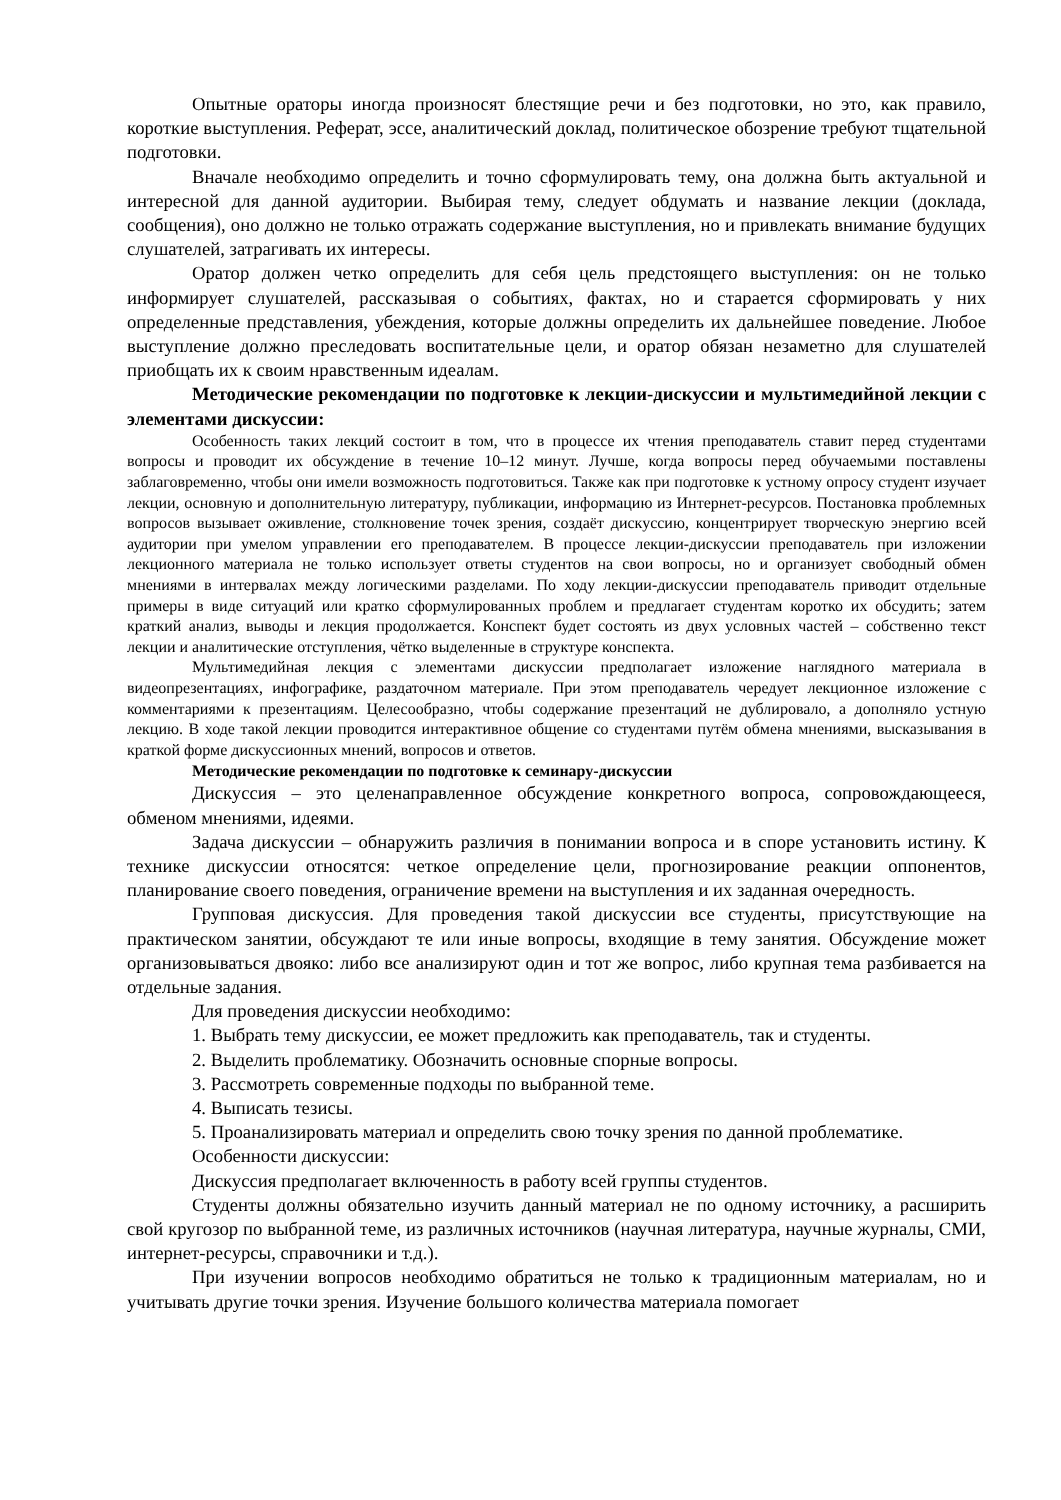Опытные ораторы иногда произносят блестящие речи и без подготовки, но это, как правило, короткие выступления. Реферат, эссе, аналитический доклад, политическое обозрение требуют тщательной подготовки.
Вначале необходимо определить и точно сформулировать тему, она должна быть актуальной и интересной для данной аудитории. Выбирая тему, следует обдумать и название лекции (доклада, сообщения), оно должно не только отражать содержание выступления, но и привлекать внимание будущих слушателей, затрагивать их интересы.
Оратор должен четко определить для себя цель предстоящего выступления: он не только информирует слушателей, рассказывая о событиях, фактах, но и старается сформировать у них определенные представления, убеждения, которые должны определить их дальнейшее поведение. Любое выступление должно преследовать воспитательные цели, и оратор обязан незаметно для слушателей приобщать их к своим нравственным идеалам.
Методические рекомендации по подготовке к лекции-дискуссии и мультимедийной лекции с элементами дискуссии:
Особенность таких лекций состоит в том, что в процессе их чтения преподаватель ставит перед студентами вопросы и проводит их обсуждение в течение 10–12 минут. Лучше, когда вопросы перед обучаемыми поставлены заблаговременно, чтобы они имели возможность подготовиться. Также как при подготовке к устному опросу студент изучает лекции, основную и дополнительную литературу, публикации, информацию из Интернет-ресурсов. Постановка проблемных вопросов вызывает оживление, столкновение точек зрения, создаёт дискуссию, концентрирует творческую энергию всей аудитории при умелом управлении его преподавателем. В процессе лекции-дискуссии преподаватель при изложении лекционного материала не только использует ответы студентов на свои вопросы, но и организует свободный обмен мнениями в интервалах между логическими разделами. По ходу лекции-дискуссии преподаватель приводит отдельные примеры в виде ситуаций или кратко сформулированных проблем и предлагает студентам коротко их обсудить; затем краткий анализ, выводы и лекция продолжается. Конспект будет состоять из двух условных частей – собственно текст лекции и аналитические отступления, чётко выделенные в структуре конспекта.
Мультимедийная лекция с элементами дискуссии предполагает изложение наглядного материала в видеопрезентациях, инфографике, раздаточном материале. При этом преподаватель чередует лекционное изложение с комментариями к презентациям. Целесообразно, чтобы содержание презентаций не дублировало, а дополняло устную лекцию. В ходе такой лекции проводится интерактивное общение со студентами путём обмена мнениями, высказывания в краткой форме дискуссионных мнений, вопросов и ответов.
Методические рекомендации по подготовке к семинару-дискуссии
Дискуссия – это целенаправленное обсуждение конкретного вопроса, сопровождающееся, обменом мнениями, идеями.
Задача дискуссии – обнаружить различия в понимании вопроса и в споре установить истину. К технике дискуссии относятся: четкое определение цели, прогнозирование реакции оппонентов, планирование своего поведения, ограничение времени на выступления и их заданная очередность.
Групповая дискуссия. Для проведения такой дискуссии все студенты, присутствующие на практическом занятии, обсуждают те или иные вопросы, входящие в тему занятия. Обсуждение может организовываться двояко: либо все анализируют один и тот же вопрос, либо крупная тема разбивается на отдельные задания.
Для проведения дискуссии необходимо:
1. Выбрать тему дискуссии, ее может предложить как преподаватель, так и студенты.
2. Выделить проблематику. Обозначить основные спорные вопросы.
3. Рассмотреть современные подходы по выбранной теме.
4. Выписать тезисы.
5. Проанализировать материал и определить свою точку зрения по данной проблематике.
Особенности дискуссии:
Дискуссия предполагает включенность в работу всей группы студентов.
Студенты должны обязательно изучить данный материал не по одному источнику, а расширить свой кругозор по выбранной теме, из различных источников (научная литература, научные журналы, СМИ, интернет-ресурсы, справочники и т.д.).
При изучении вопросов необходимо обратиться не только к традиционным материалам, но и учитывать другие точки зрения. Изучение большого количества материала помогает